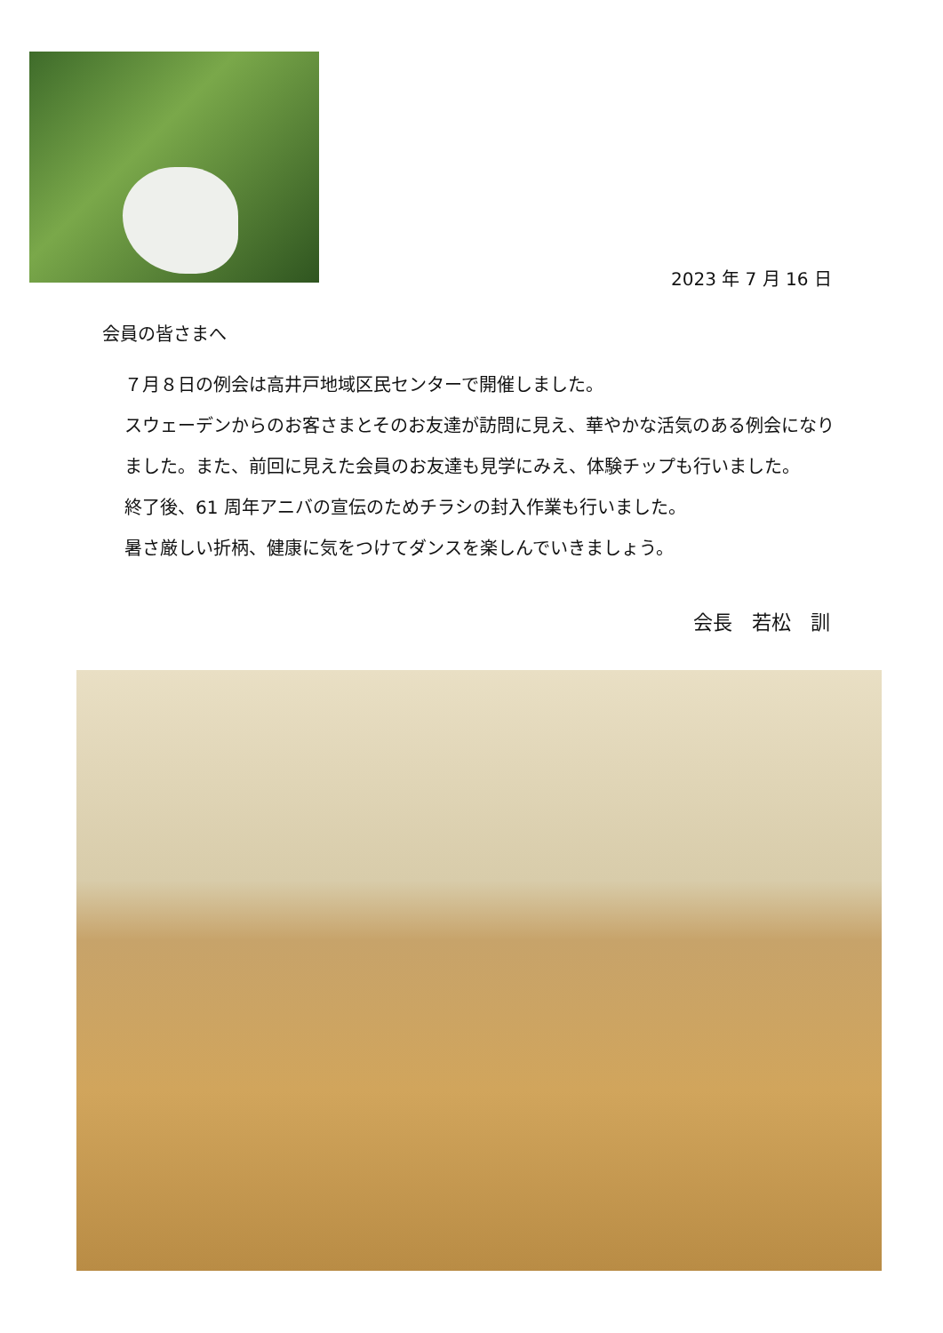2023 年 7 月 16 日
会員の皆さまへ
７月８日の例会は高井戸地域区民センターで開催しました。
スウェーデンからのお客さまとそのお友達が訪問に見え、華やかな活気のある例会になりました。また、前回に見えた会員のお友達も見学にみえ、体験チップも行いました。
終了後、61 周年アニバの宣伝のためチラシの封入作業も行いました。
暑さ厳しい折柄、健康に気をつけてダンスを楽しんでいきましょう。
会長　若松　訓